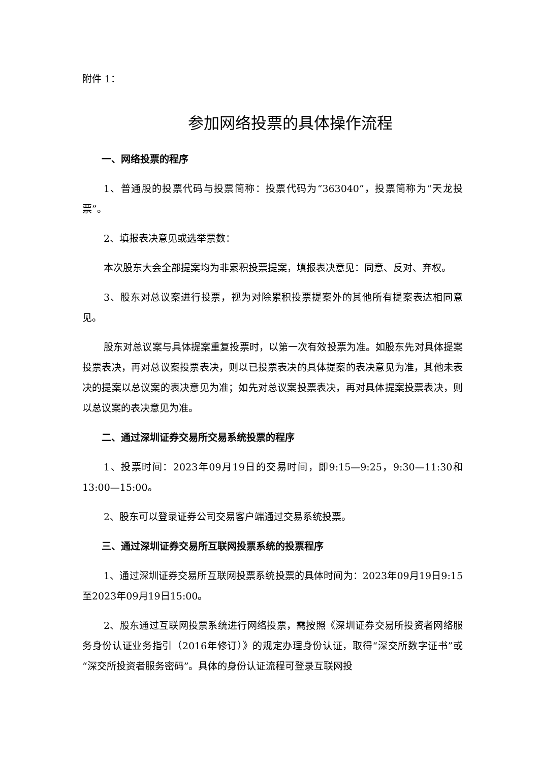附件 1：
参加网络投票的具体操作流程
一、网络投票的程序
1、普通股的投票代码与投票简称：投票代码为“363040”，投票简称为“天龙投票”。
2、填报表决意见或选举票数：
本次股东大会全部提案均为非累积投票提案，填报表决意见：同意、反对、弃权。
3、股东对总议案进行投票，视为对除累积投票提案外的其他所有提案表达相同意见。
股东对总议案与具体提案重复投票时，以第一次有效投票为准。如股东先对具体提案投票表决，再对总议案投票表决，则以已投票表决的具体提案的表决意见为准，其他未表决的提案以总议案的表决意见为准；如先对总议案投票表决，再对具体提案投票表决，则以总议案的表决意见为准。
二、通过深圳证券交易所交易系统投票的程序
1、投票时间：2023年09月19日的交易时间，即9:15—9:25，9:30—11:30和13:00—15:00。
2、股东可以登录证券公司交易客户端通过交易系统投票。
三、通过深圳证券交易所互联网投票系统的投票程序
1、通过深圳证券交易所互联网投票系统投票的具体时间为：2023年09月19日9:15至2023年09月19日15:00。
2、股东通过互联网投票系统进行网络投票，需按照《深圳证券交易所投资者网络服务身份认证业务指引（2016年修订）》的规定办理身份认证，取得“深交所数字证书”或“深交所投资者服务密码”。具体的身份认证流程可登录互联网投